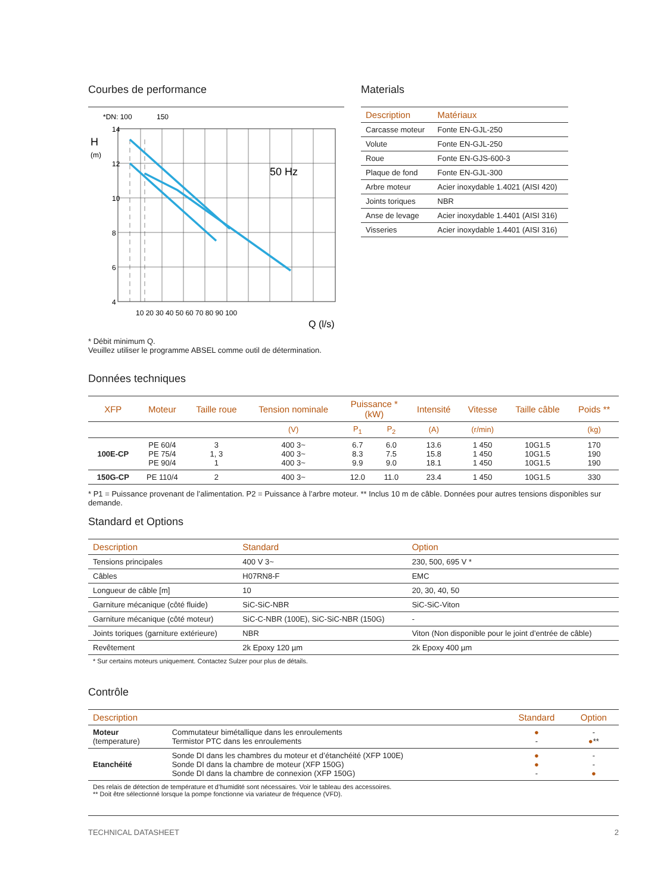Courbes de performance
*DN: 100
150
H
(m)
50 Hz
14
12
10
8
6
4
10 20 30 40 50 60 70 80 90 100
Q (l/s)
* Débit minimum Q.
Veuillez utiliser le programme ABSEL comme outil de détermination.
Materials
| Description | Matériaux |
| --- | --- |
| Carcasse moteur | Fonte EN-GJL-250 |
| Volute | Fonte EN-GJL-250 |
| Roue | Fonte EN-GJS-600-3 |
| Plaque de fond | Fonte EN-GJL-300 |
| Arbre moteur | Acier inoxydable 1.4021 (AISI 420) |
| Joints toriques | NBR |
| Anse de levage | Acier inoxydable 1.4401 (AISI 316) |
| Visseries | Acier inoxydable 1.4401 (AISI 316) |
Données techniques
| XFP | Moteur | Taille roue | Tension nominale | Puissance * (kW) | | Intensité | Vitesse | Taille câble | Poids ** |
| --- | --- | --- | --- | --- | --- | --- | --- | --- | --- |
| | | | (V) | P<sub>1</sub> | P<sub>2</sub> | (A) | (r/min) | | (kg) |
| 100E-CP | PE 60/4 PE 75/4 PE 90/4 | 3 1, 3 1 | 400 3~ 400 3~ 400 3~ | 6.7 8.3 9.9 | 6.0 7.5 9.0 | 13.6 15.8 18.1 | 1 450 1 450 1 450 | 10G1.5 10G1.5 10G1.5 | 170 190 190 |
| 150G-CP | PE 110/4 | 2 | 400 3~ | 12.0 | 11.0 | 23.4 | 1 450 | 10G1.5 | 330 |
* P1 = Puissance provenant de l’alimentation. P2 = Puissance à l’arbre moteur. ** Inclus 10 m de câble. Données pour autres tensions disponibles sur demande.
Standard et Options
| Description | Standard | Option |
| --- | --- | --- |
| Tensions principales | 400 V 3~ | 230, 500, 695 V * |
| Câbles | H07RN8-F | EMC |
| Longueur de câble [m] | 10 | 20, 30, 40, 50 |
| Garniture mécanique (côté fluide) | SiC-SiC-NBR | SiC-SiC-Viton |
| Garniture mécanique (côté moteur) | SiC-C-NBR (100E), SiC-SiC-NBR (150G) | - |
| Joints toriques (garniture extérieure) | NBR | Viton (Non disponible pour le joint d’entrée de câble) |
| Revêtement | 2k Epoxy 120 µm | 2k Epoxy 400 µm |
* Sur certains moteurs uniquement. Contactez Sulzer pour plus de détails.
Contrôle
| Description | | Standard | Option |
| --- | --- | --- | --- |
| Moteur (temperature) | Commutateur bimétallique dans les enroulements Termistor PTC dans les enroulements | ● - | - ● ** |
| Etanchéité | Sonde DI dans les chambres du moteur et d’étanchéité (XFP 100E) Sonde DI dans la chambre de moteur (XFP 150G) Sonde DI dans la chambre de connexion (XFP 150G) | ● ● - | - - ● |
Des relais de détection de température et d’humidité sont nécessaires. Voir le tableau des accessoires.
** Doit être sélectionné lorsque la pompe fonctionne via variateur de fréquence (VFD).
TECHNICAL DATASHEET 2